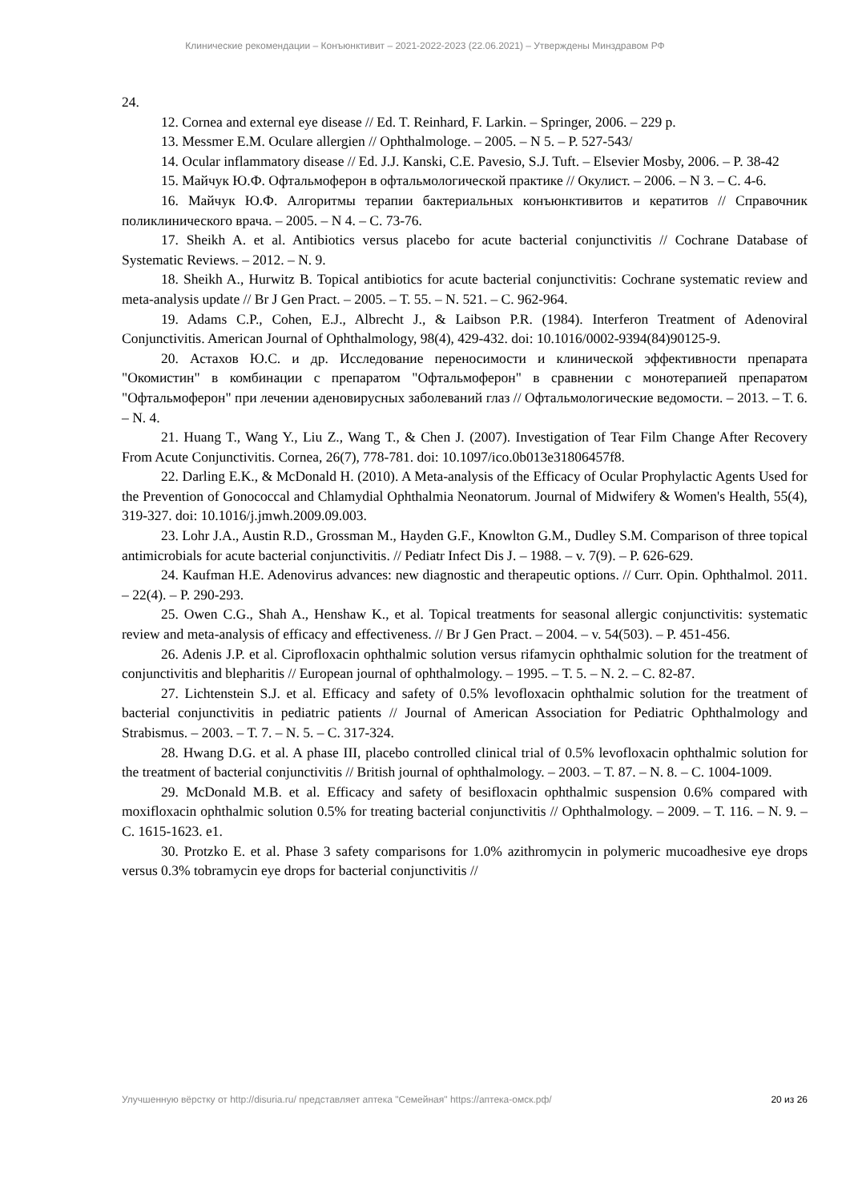Клинические рекомендации – Конъюнктивит – 2021-2022-2023 (22.06.2021) – Утверждены Минздравом РФ
24.
12. Cornea and external eye disease // Ed. T. Reinhard, F. Larkin. – Springer, 2006. – 229 p.
13. Messmer E.M. Oculare allergien // Ophthalmologe. – 2005. – N 5. – P. 527-543/
14. Ocular inflammatory disease // Ed. J.J. Kanski, C.E. Pavesio, S.J. Tuft. – Elsevier Mosby, 2006. – P. 38-42
15. Майчук Ю.Ф. Офтальмоферон в офтальмологической практике // Окулист. – 2006. – N 3. – С. 4-6.
16. Майчук Ю.Ф. Алгоритмы терапии бактериальных конъюнктивитов и кератитов // Справочник поликлинического врача. – 2005. – N 4. – С. 73-76.
17. Sheikh A. et al. Antibiotics versus placebo for acute bacterial conjunctivitis // Cochrane Database of Systematic Reviews. – 2012. – N. 9.
18. Sheikh A., Hurwitz B. Topical antibiotics for acute bacterial conjunctivitis: Cochrane systematic review and meta-analysis update // Br J Gen Pract. – 2005. – Т. 55. – N. 521. – С. 962-964.
19. Adams C.P., Cohen, E.J., Albrecht J., & Laibson P.R. (1984). Interferon Treatment of Adenoviral Conjunctivitis. American Journal of Ophthalmology, 98(4), 429-432. doi: 10.1016/0002-9394(84)90125-9.
20. Астахов Ю.С. и др. Исследование переносимости и клинической эффективности препарата "Окомистин" в комбинации с препаратом "Офтальмоферон" в сравнении с монотерапией препаратом "Офтальмоферон" при лечении аденовирусных заболеваний глаз // Офтальмологические ведомости. – 2013. – Т. 6. – N. 4.
21. Huang T., Wang Y., Liu Z., Wang T., & Chen J. (2007). Investigation of Tear Film Change After Recovery From Acute Conjunctivitis. Cornea, 26(7), 778-781. doi: 10.1097/ico.0b013e31806457f8.
22. Darling E.K., & McDonald H. (2010). A Meta-analysis of the Efficacy of Ocular Prophylactic Agents Used for the Prevention of Gonococcal and Chlamydial Ophthalmia Neonatorum. Journal of Midwifery & Women's Health, 55(4), 319-327. doi: 10.1016/j.jmwh.2009.09.003.
23. Lohr J.A., Austin R.D., Grossman M., Hayden G.F., Knowlton G.M., Dudley S.M. Comparison of three topical antimicrobials for acute bacterial conjunctivitis. // Pediatr Infect Dis J. – 1988. – v. 7(9). – P. 626-629.
24. Kaufman H.E. Adenovirus advances: new diagnostic and therapeutic options. // Curr. Opin. Ophthalmol. 2011. – 22(4). – P. 290-293.
25. Owen C.G., Shah A., Henshaw K., et al. Topical treatments for seasonal allergic conjunctivitis: systematic review and meta-analysis of efficacy and effectiveness. // Br J Gen Pract. – 2004. – v. 54(503). – P. 451-456.
26. Adenis J.P. et al. Ciprofloxacin ophthalmic solution versus rifamycin ophthalmic solution for the treatment of conjunctivitis and blepharitis // European journal of ophthalmology. – 1995. – Т. 5. – N. 2. – С. 82-87.
27. Lichtenstein S.J. et al. Efficacy and safety of 0.5% levofloxacin ophthalmic solution for the treatment of bacterial conjunctivitis in pediatric patients // Journal of American Association for Pediatric Ophthalmology and Strabismus. – 2003. – Т. 7. – N. 5. – С. 317-324.
28. Hwang D.G. et al. A phase III, placebo controlled clinical trial of 0.5% levofloxacin ophthalmic solution for the treatment of bacterial conjunctivitis // British journal of ophthalmology. – 2003. – Т. 87. – N. 8. – С. 1004-1009.
29. McDonald M.B. et al. Efficacy and safety of besifloxacin ophthalmic suspension 0.6% compared with moxifloxacin ophthalmic solution 0.5% for treating bacterial conjunctivitis // Ophthalmology. – 2009. – Т. 116. – N. 9. – С. 1615-1623. e1.
30. Protzko E. et al. Phase 3 safety comparisons for 1.0% azithromycin in polymeric mucoadhesive eye drops versus 0.3% tobramycin eye drops for bacterial conjunctivitis //
Улучшенную вёрстку от http://disuria.ru/ представляет аптека "Семейная" https://аптека-омск.рф/ 20 из 26